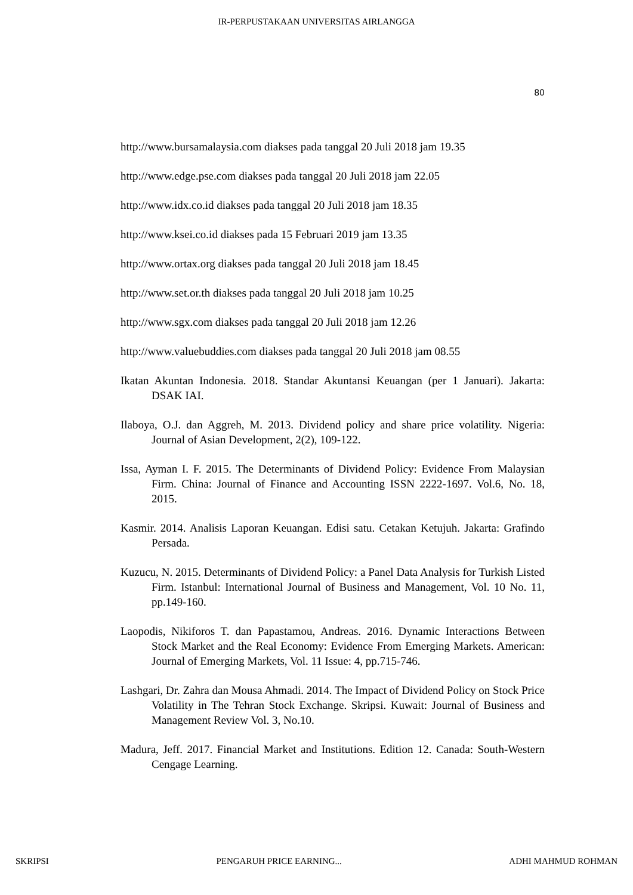IR-PERPUSTAKAAN UNIVERSITAS AIRLANGGA
80
http://www.bursamalaysia.com diakses pada tanggal 20 Juli 2018 jam 19.35
http://www.edge.pse.com diakses pada tanggal 20 Juli 2018 jam 22.05
http://www.idx.co.id diakses pada tanggal 20 Juli 2018 jam 18.35
http://www.ksei.co.id diakses pada 15 Februari 2019 jam 13.35
http://www.ortax.org diakses pada tanggal 20 Juli 2018 jam 18.45
http://www.set.or.th diakses pada tanggal 20 Juli 2018 jam 10.25
http://www.sgx.com diakses pada tanggal 20 Juli 2018 jam 12.26
http://www.valuebuddies.com diakses pada tanggal 20 Juli 2018 jam 08.55
Ikatan Akuntan Indonesia. 2018. Standar Akuntansi Keuangan (per 1 Januari). Jakarta: DSAK IAI.
Ilaboya, O.J. dan Aggreh, M. 2013. Dividend policy and share price volatility. Nigeria: Journal of Asian Development, 2(2), 109-122.
Issa, Ayman I. F. 2015. The Determinants of Dividend Policy: Evidence From Malaysian Firm. China: Journal of Finance and Accounting ISSN 2222-1697. Vol.6, No. 18, 2015.
Kasmir. 2014. Analisis Laporan Keuangan. Edisi satu. Cetakan Ketujuh. Jakarta: Grafindo Persada.
Kuzucu, N. 2015. Determinants of Dividend Policy: a Panel Data Analysis for Turkish Listed Firm. Istanbul: International Journal of Business and Management, Vol. 10 No. 11, pp.149-160.
Laopodis, Nikiforos T. dan Papastamou, Andreas. 2016. Dynamic Interactions Between Stock Market and the Real Economy: Evidence From Emerging Markets. American: Journal of Emerging Markets, Vol. 11 Issue: 4, pp.715-746.
Lashgari, Dr. Zahra dan Mousa Ahmadi. 2014. The Impact of Dividend Policy on Stock Price Volatility in The Tehran Stock Exchange. Skripsi. Kuwait: Journal of Business and Management Review Vol. 3, No.10.
Madura, Jeff. 2017. Financial Market and Institutions. Edition 12. Canada: South-Western Cengage Learning.
SKRIPSI PENGARUH PRICE EARNING... ADHI MAHMUD ROHMAN